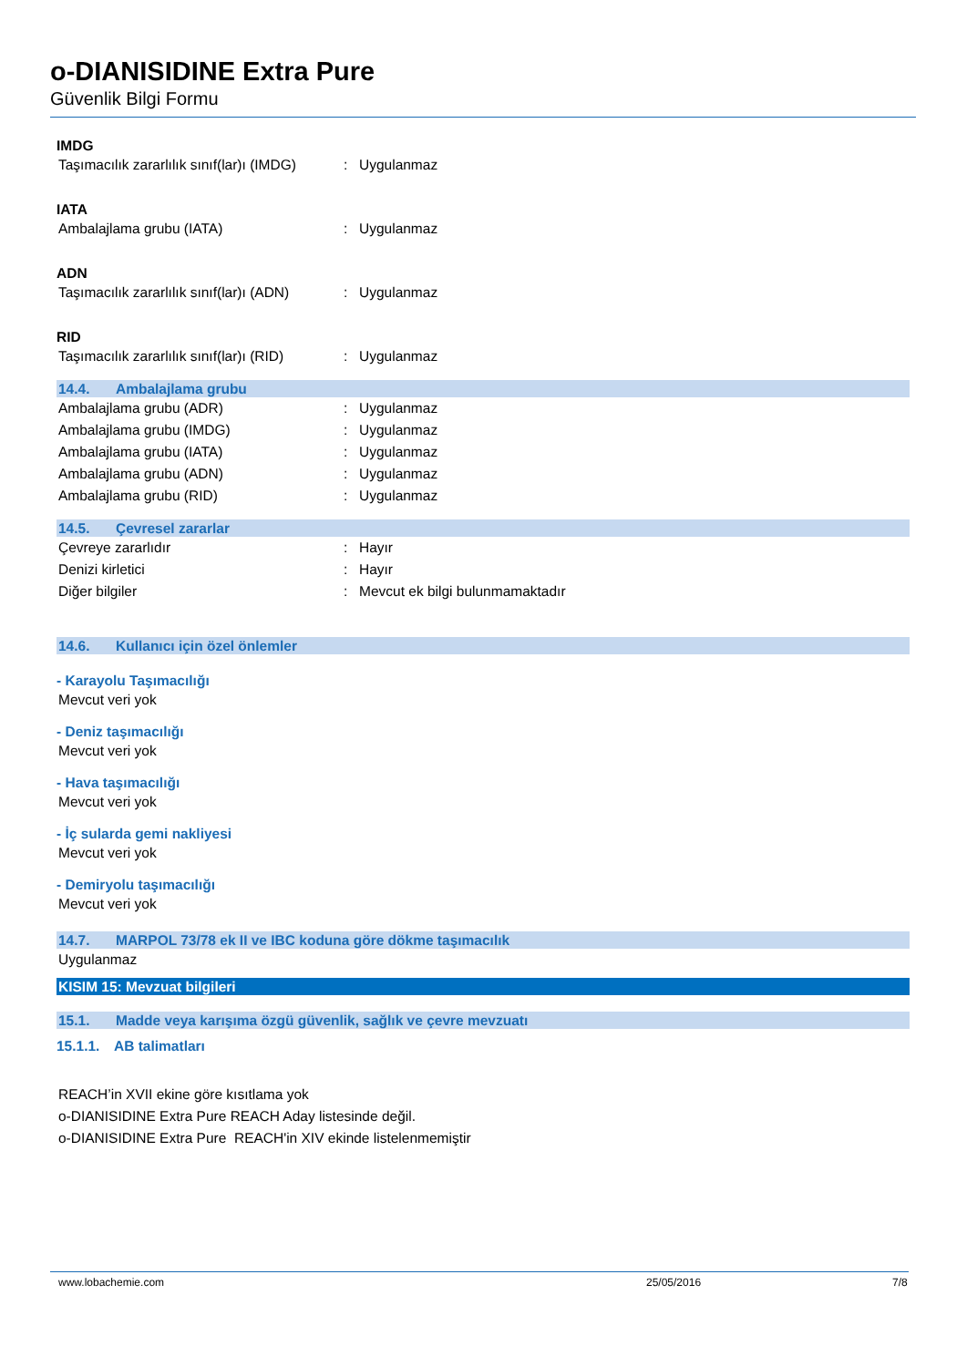o-DIANISIDINE Extra Pure
Güvenlik Bilgi Formu
IMDG
Taşımacılık zararlılık sınıf(lar)ı (IMDG)
: Uygulanmaz
IATA
Ambalajlama grubu (IATA) : Uygulanmaz
ADN
Taşımacılık zararlılık sınıf(lar)ı (ADN)
: Uygulanmaz
RID
Taşımacılık zararlılık sınıf(lar)ı (RID)
: Uygulanmaz
14.4. Ambalajlama grubu
Ambalajlama grubu (ADR) : Uygulanmaz
Ambalajlama grubu (IMDG) : Uygulanmaz
Ambalajlama grubu (IATA) : Uygulanmaz
Ambalajlama grubu (ADN) : Uygulanmaz
Ambalajlama grubu (RID) : Uygulanmaz
14.5. Çevresel zararlar
Çevreye zararlıdır : Hayır
Denizi kirletici : Hayır
Diğer bilgiler :
Mevcut ek bilgi bulunmamaktadır
14.6. Kullanıcı için özel önlemler
- Karayolu Taşımacılığı
Mevcut veri yok
- Deniz taşımacılığı
Mevcut veri yok
- Hava taşımacılığı
Mevcut veri yok
- İç sularda gemi nakliyesi
Mevcut veri yok
- Demiryolu taşımacılığı
Mevcut veri yok
14.7. MARPOL 73/78 ek II ve IBC koduna göre dökme taşımacılık
Uygulanmaz
KISIM 15: Mevzuat bilgileri
15.1. Madde veya karışıma özgü güvenlik, sağlık ve çevre mevzuatı
15.1.1. AB talimatları
REACH’in XVII ekine göre kısıtlama yok
o-DIANISIDINE Extra Pure REACH Aday listesinde değil.
o-DIANISIDINE Extra Pure REACH'in XIV ekinde listelenmemiştir
www.lobachemie.com 25/05/2016 7/8